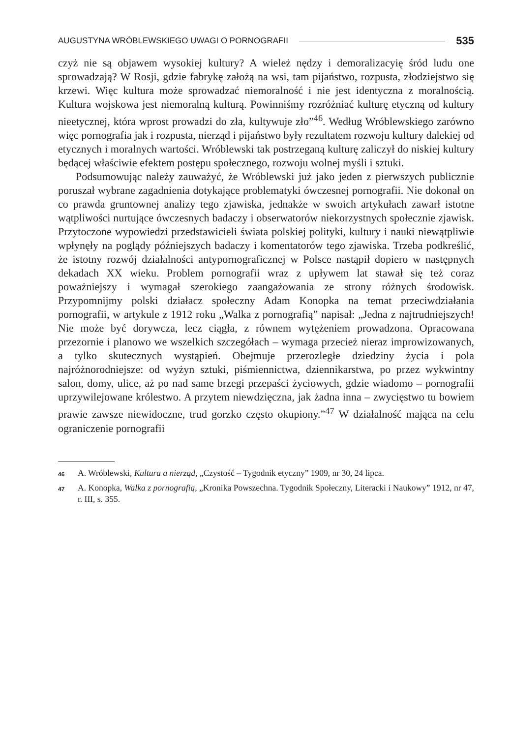AUGUSTYNA WRÓBLEWSKIEGO UWAGI O PORNOGRAFII 535
czyż nie są objawem wysokiej kultury? A wieleż nędzy i demoralizacyię śród ludu one sprowadzają? W Rosji, gdzie fabrykę założą na wsi, tam pijaństwo, rozpusta, złodziejstwo się krzewi. Więc kultura może sprowadzać niemoralność i nie jest identyczna z moralnością. Kultura wojskowa jest niemoralną kulturą. Powinniśmy rozróżniać kulturę etyczną od kultury nieetycznej, która wprost prowadzi do zła, kultywuje zło”<sup>46</sup>. Według Wróblewskiego zarówno więc pornografia jak i rozpusta, nierząd i pijaństwo były rezultatem rozwoju kultury dalekiej od etycznych i moralnych wartości. Wróblewski tak postrzeganą kulturę zaliczył do niskiej kultury będącej właściwie efektem postępu społecznego, rozwoju wolnej myśli i sztuki.
Podsumowując należy zauważyć, że Wróblewski już jako jeden z pierwszych publicznie poruszał wybrane zagadnienia dotykające problematyki ówczesnej pornografii. Nie dokonał on co prawda gruntownej analizy tego zjawiska, jednakże w swoich artykułach zawarł istotne wątpliwości nurtujące ówczesnych badaczy i obserwatorów niekorzystnych społecznie zjawisk. Przytoczone wypowiedzi przedstawicieli świata polskiej polityki, kultury i nauki niewątpliwie wpłynęły na poglądy późniejszych badaczy i komentatorów tego zjawiska. Trzeba podkreślić, że istotny rozwój działalności antypornograficznej w Polsce nastąpił dopiero w następnych dekadach XX wieku. Problem pornografii wraz z upływem lat stawał się też coraz poważniejszy i wymagał szerokiego zaangażowania ze strony różnych środowisk. Przypomnijmy polski działacz społeczny Adam Konopka na temat przeciwdziałania pornografii, w artykule z 1912 roku „Walka z pornografią” napisał: „Jedna z najtrudniejszych! Nie może być dorywcza, lecz ciągła, z równem wytężeniem prowadzona. Opracowana przezornie i planowo we wszelkich szczegółach – wymaga przecież nieraz improwizowanych, a tylko skutecznych wystąpień. Obejmuje przerozległe dziedziny życia i pola najróżnorodniejsze: od wyżyn sztuki, piśmiennictwa, dziennikarstwa, po przez wykwintny salon, domy, ulice, aż po nad same brzegi przepaści życiowych, gdzie wiadomo – pornografii uprzywilejowane królestwo. A przytem niewdzięczna, jak żadna inna – zwycięstwo tu bowiem prawie zawsze niewidoczne, trud gorzko często okupiony.”<sup>47</sup> W działalność mająca na celu ograniczenie pornografii
46 A. Wróblewski, Kultura a nierząd, „Czystość – Tygodnik etyczny” 1909, nr 30, 24 lipca.
47 A. Konopka, Walka z pornografią, „Kronika Powszechna. Tygodnik Społeczny, Literacki i Naukowy” 1912, nr 47, r. III, s. 355.